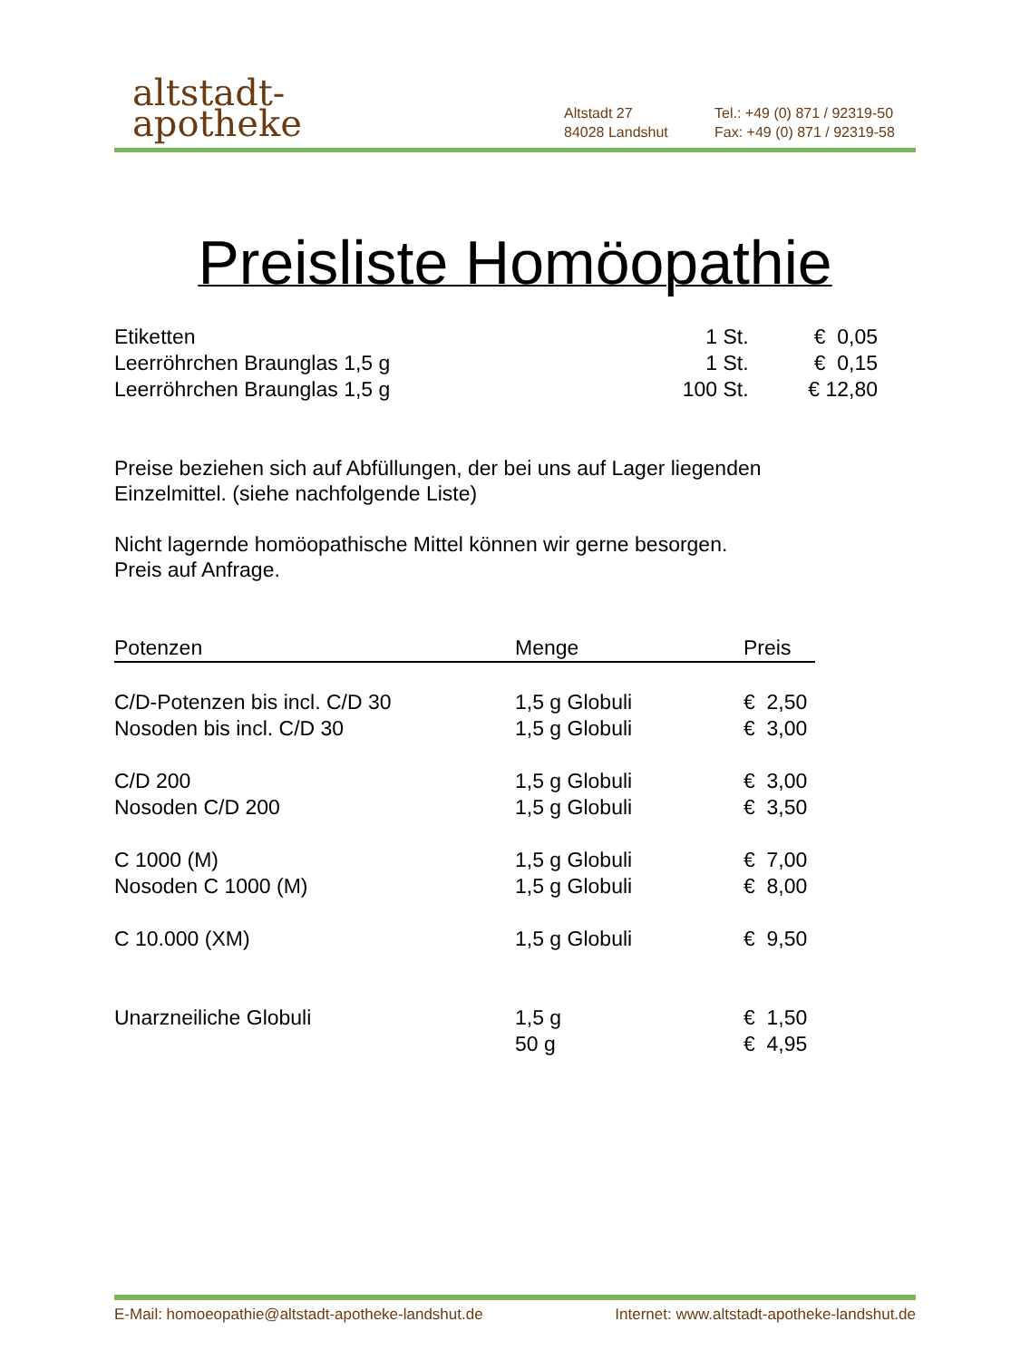altstadt-
apotheke
Altstadt 27
84028 Landshut
Tel.: +49 (0) 871 / 92319-50
Fax: +49 (0) 871 / 92319-58
Preisliste Homöopathie
| Etiketten | 1 St. | € 0,05 |
| Leerröhrchen Braunglas 1,5 g | 1 St. | € 0,15 |
| Leerröhrchen Braunglas 1,5 g | 100 St. | € 12,80 |
Preise beziehen sich auf Abfüllungen, der bei uns auf Lager liegenden
Einzelmittel. (siehe nachfolgende Liste)
Nicht lagernde homöopathische Mittel können wir gerne besorgen.
Preis auf Anfrage.
| Potenzen | Menge | Preis |
| --- | --- | --- |
| C/D-Potenzen bis incl. C/D 30 | 1,5 g Globuli | € 2,50 |
| Nosoden bis incl. C/D 30 | 1,5 g Globuli | € 3,00 |
| C/D 200 | 1,5 g Globuli | € 3,00 |
| Nosoden C/D 200 | 1,5 g Globuli | € 3,50 |
| C 1000 (M) | 1,5 g Globuli | € 7,00 |
| Nosoden C 1000 (M) | 1,5 g Globuli | € 8,00 |
| C 10.000 (XM) | 1,5 g Globuli | € 9,50 |
| Unarzneiliche Globuli | 1,5 g | € 1,50 |
| | 50 g | € 4,95 |
E-Mail: homoeopathie@altstadt-apotheke-landshut.de Internet: www.altstadt-apotheke-landshut.de